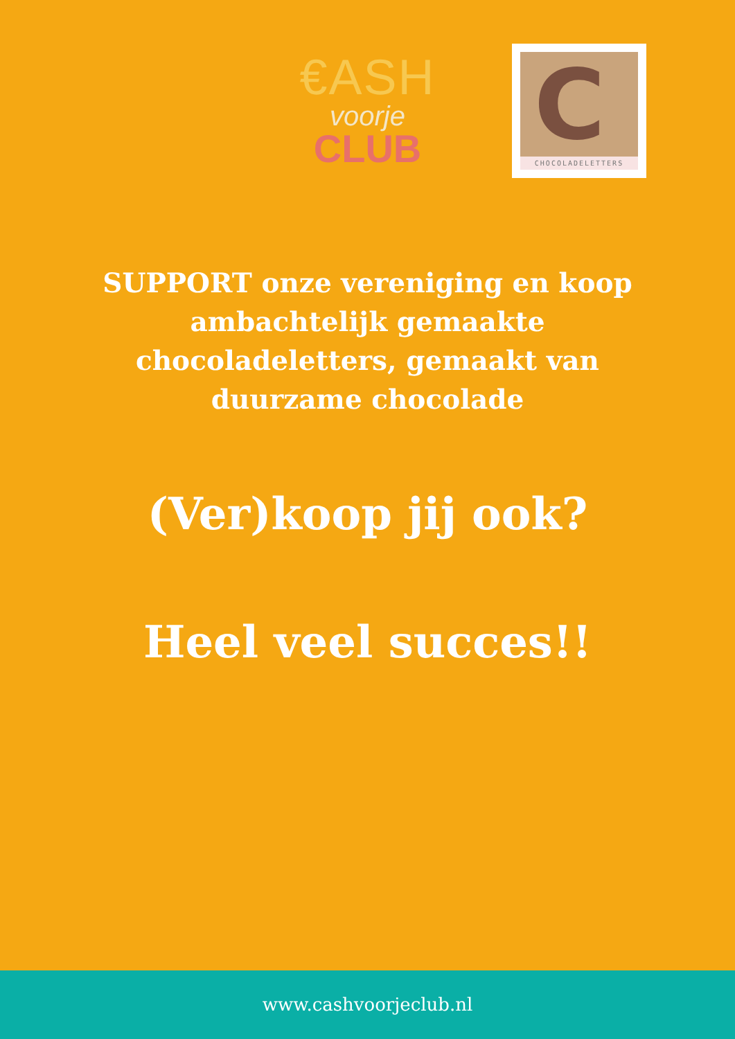€ASH
voorje
CLUB
C
CHOCOLADELETTERS
SUPPORT onze vereniging en koop ambachtelijk gemaakte chocoladeletters, gemaakt van duurzame chocolade
(Ver)koop jij ook?
Heel veel succes!!
www.cashvoorjeclub.nl